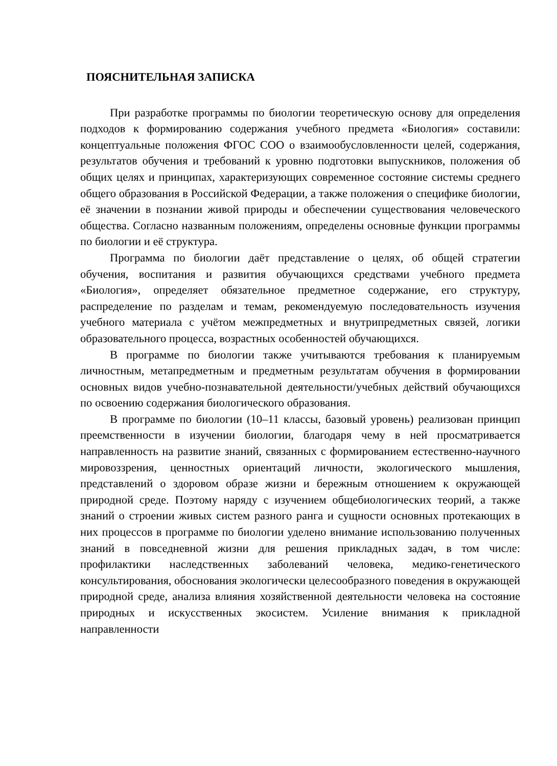ПОЯСНИТЕЛЬНАЯ ЗАПИСКА
При разработке программы по биологии теоретическую основу для определения подходов к формированию содержания учебного предмета «Биология» составили: концептуальные положения ФГОС СОО о взаимообусловленности целей, содержания, результатов обучения и требований к уровню подготовки выпускников, положения об общих целях и принципах, характеризующих современное состояние системы среднего общего образования в Российской Федерации, а также положения о специфике биологии, её значении в познании живой природы и обеспечении существования человеческого общества. Согласно названным положениям, определены основные функции программы по биологии и её структура.
Программа по биологии даёт представление о целях, об общей стратегии обучения, воспитания и развития обучающихся средствами учебного предмета «Биология», определяет обязательное предметное содержание, его структуру, распределение по разделам и темам, рекомендуемую последовательность изучения учебного материала с учётом межпредметных и внутрипредметных связей, логики образовательного процесса, возрастных особенностей обучающихся.
В программе по биологии также учитываются требования к планируемым личностным, метапредметным и предметным результатам обучения в формировании основных видов учебно-познавательной деятельности/учебных действий обучающихся по освоению содержания биологического образования.
В программе по биологии (10–11 классы, базовый уровень) реализован принцип преемственности в изучении биологии, благодаря чему в ней просматривается направленность на развитие знаний, связанных с формированием естественно-научного мировоззрения, ценностных ориентаций личности, экологического мышления, представлений о здоровом образе жизни и бережным отношением к окружающей природной среде. Поэтому наряду с изучением общебиологических теорий, а также знаний о строении живых систем разного ранга и сущности основных протекающих в них процессов в программе по биологии уделено внимание использованию полученных знаний в повседневной жизни для решения прикладных задач, в том числе: профилактики наследственных заболеваний человека, медико-генетического консультирования, обоснования экологически целесообразного поведения в окружающей природной среде, анализа влияния хозяйственной деятельности человека на состояние природных и искусственных экосистем. Усиление внимания к прикладной направленности